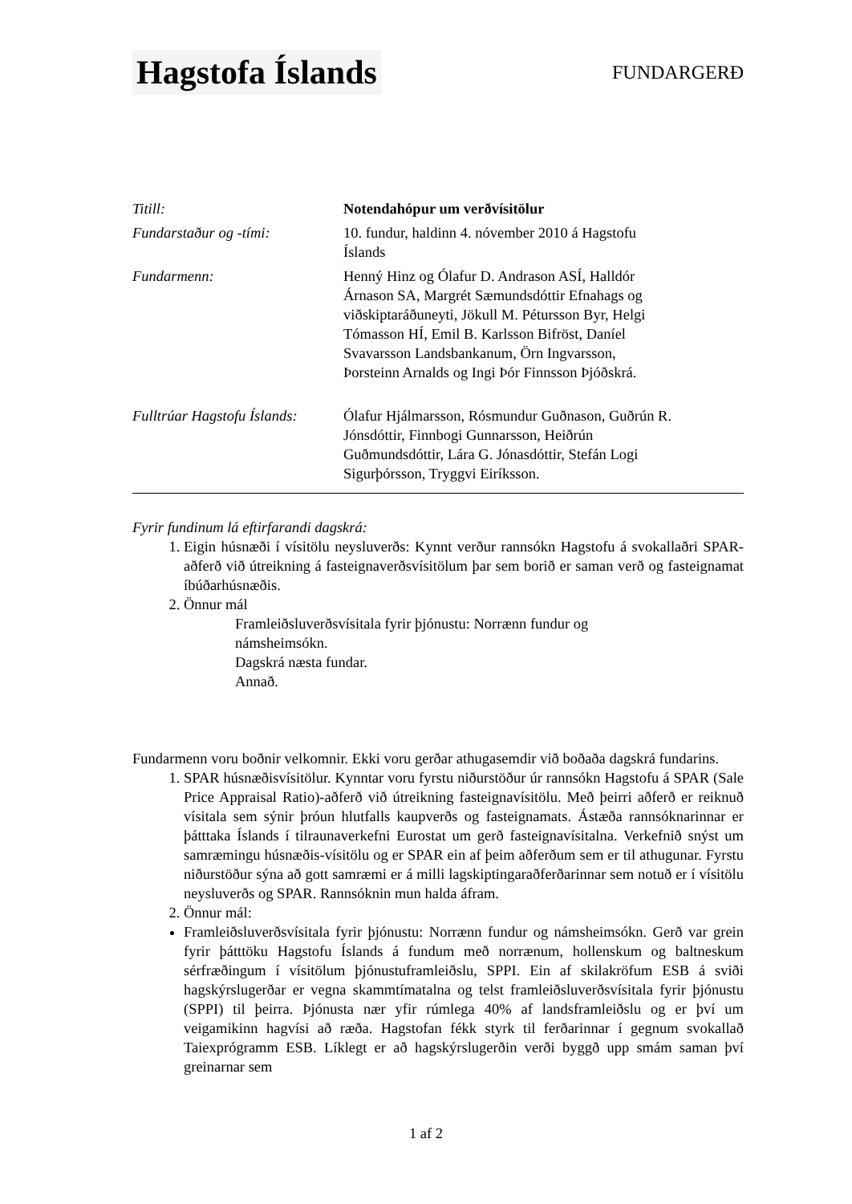Hagstofa Íslands
FUNDARGERÐ
| Titill: | Notendahópur um verðvísitölur |
| Fundarstaður og -tími: | 10. fundur, haldinn 4. nóvember 2010 á Hagstofu Íslands |
| Fundarmenn: | Henný Hinz og Ólafur D. Andrason ASÍ, Halldór Árnason SA, Margrét Sæmundsdóttir Efnahags og viðskiptaráðuneyti, Jökull M. Pétursson Byr, Helgi Tómasson HÍ, Emil B. Karlsson Bifröst, Daníel Svavarsson Landsbankanum, Örn Ingvarsson, Þorsteinn Arnalds og Ingi Þór Finnsson Þjóðskrá. |
| Fulltrúar Hagstofu Íslands: | Ólafur Hjálmarsson, Rósmundur Guðnason, Guðrún R. Jónsdóttir, Finnbogi Gunnarsson, Heiðrún Guðmundsdóttir, Lára G. Jónasdóttir, Stefán Logi Sigurþórsson, Tryggvi Eiríksson. |
Fyrir fundinum lá eftirfarandi dagskrá:
1. Eigin húsnæði í vísitölu neysluverðs: Kynnt verður rannsókn Hagstofu á svokallaðri SPAR-aðferð við útreikning á fasteignaverðsvísitölum þar sem borið er saman verð og fasteignamat íbúðarhúsnæðis.
2. Önnur mál
Framleiðsluverðsvísitala fyrir þjónustu: Norrænn fundur og
námsheimsókn.
Dagskrá næsta fundar.
Annað.
Fundarmenn voru boðnir velkomnir. Ekki voru gerðar athugasemdir við boðaða dagskrá fundarins.
1. SPAR húsnæðisvísitölur. Kynntar voru fyrstu niðurstöður úr rannsókn Hagstofu á SPAR (Sale Price Appraisal Ratio)-aðferð við útreikning fasteignavísitölu. Með þeirri aðferð er reiknuð vísitala sem sýnir þróun hlutfalls kaupverðs og fasteignamats. Ástæða rannsóknarinnar er þátttaka Íslands í tilraunaverkefni Eurostat um gerð fasteignavísitalna. Verkefnið snýst um samræmingu húsnæðis-vísitölu og er SPAR ein af þeim aðferðum sem er til athugunar. Fyrstu niðurstöður sýna að gott samræmi er á milli lagskiptingaraðferðarinnar sem notuð er í vísitölu neysluverðs og SPAR. Rannsóknin mun halda áfram.
2. Önnur mál:
Framleiðsluverðsvísitala fyrir þjónustu: Norrænn fundur og námsheimsókn. Gerð var grein fyrir þátttöku Hagstofu Íslands á fundum með norrænum, hollenskum og baltneskum sérfræðingum í vísitölum þjónustuframleiðslu, SPPI. Ein af skilakröfum ESB á sviði hagskýrslugerðar er vegna skammtímatalna og telst framleiðsluverðsvísitala fyrir þjónustu (SPPI) til þeirra. Þjónusta nær yfir rúmlega 40% af landsframleiðslu og er því um veigamikinn hagvísi að ræða. Hagstofan fékk styrk til ferðarinnar í gegnum svokallað Taiexprógramm ESB. Líklegt er að hagskýrslugerðin verði byggð upp smám saman því greinarnar sem
1 af 2